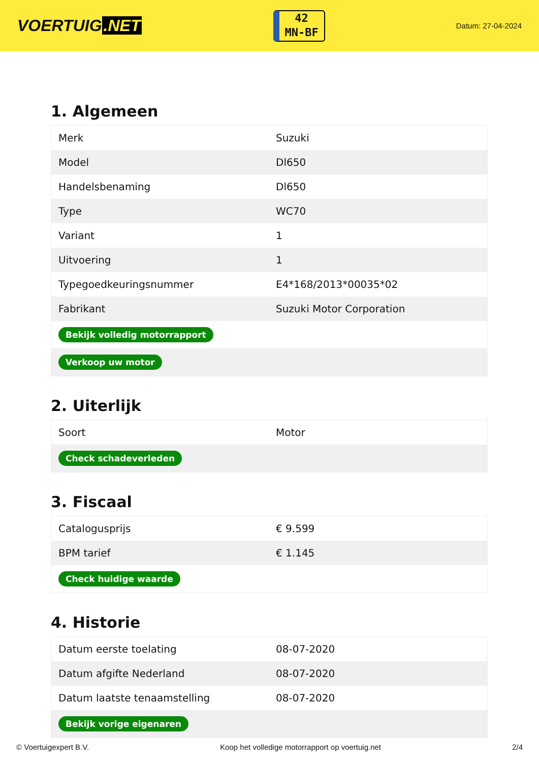VOERTUIG.NET
42
MN-BF
Datum: 27-04-2024
1. Algemeen
| Merk | Suzuki |
| Model | Dl650 |
| Handelsbenaming | Dl650 |
| Type | WC70 |
| Variant | 1 |
| Uitvoering | 1 |
| Typegoedkeuringsnummer | E4*168/2013*00035*02 |
| Fabrikant | Suzuki Motor Corporation |
| Bekijk volledig motorrapport | |
| Verkoop uw motor | |
2. Uiterlijk
| Soort | Motor |
| Check schadeverleden | |
3. Fiscaal
| Catalogusprijs | € 9.599 |
| BPM tarief | € 1.145 |
| Check huidige waarde | |
4. Historie
| Datum eerste toelating | 08-07-2020 |
| Datum afgifte Nederland | 08-07-2020 |
| Datum laatste tenaamstelling | 08-07-2020 |
| Bekijk vorige eigenaren | |
© Voertuigexpert B.V. Koop het volledige motorrapport op voertuig.net 2/4